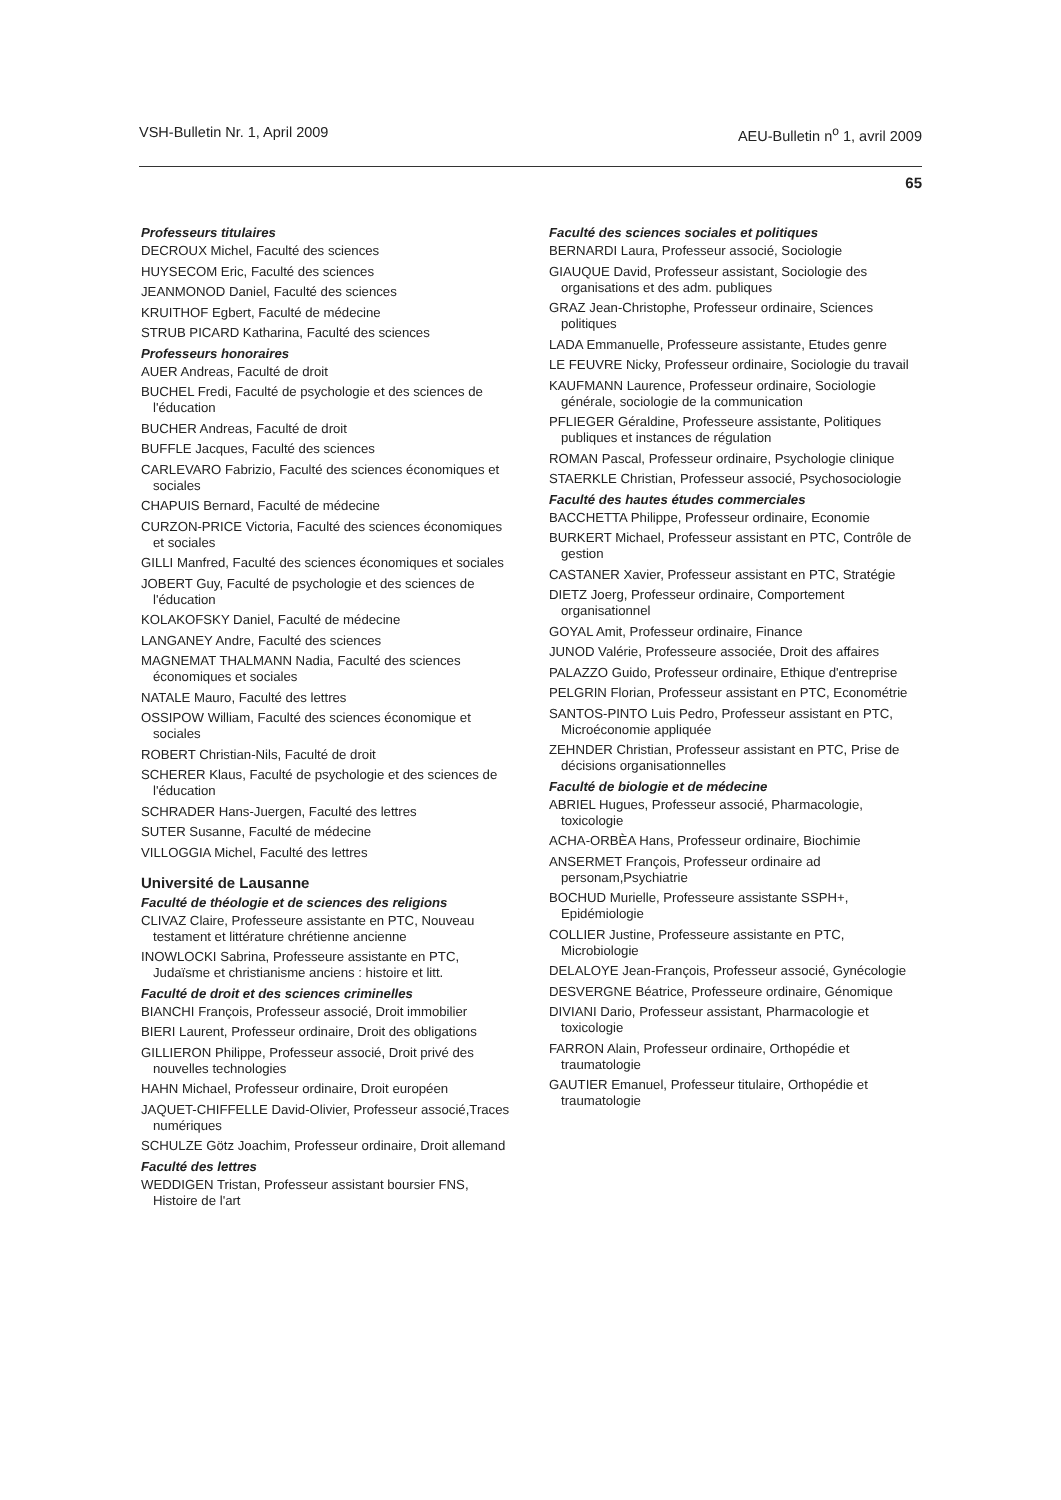VSH-Bulletin Nr. 1, April 2009 AEU-Bulletin n<sup>o</sup> 1, avril 2009
65
Professeurs titulaires
DECROUX Michel, Faculté des sciences
HUYSECOM Eric, Faculté des sciences
JEANMONOD Daniel, Faculté des sciences
KRUITHOF Egbert, Faculté de médecine
STRUB PICARD Katharina, Faculté des sciences
Professeurs honoraires
AUER Andreas, Faculté de droit
BUCHEL Fredi, Faculté de psychologie et des sciences de l'éducation
BUCHER Andreas, Faculté de droit
BUFFLE Jacques, Faculté des sciences
CARLEVARO Fabrizio, Faculté des sciences économiques et sociales
CHAPUIS Bernard, Faculté de médecine
CURZON-PRICE Victoria, Faculté des sciences économiques et sociales
GILLI Manfred, Faculté des sciences économiques et sociales
JOBERT Guy, Faculté de psychologie et des sciences de l'éducation
KOLAKOFSKY Daniel, Faculté de médecine
LANGANEY Andre, Faculté des sciences
MAGNEMAT THALMANN Nadia, Faculté des sciences économiques et sociales
NATALE Mauro, Faculté des lettres
OSSIPOW William, Faculté des sciences économique et sociales
ROBERT Christian-Nils, Faculté de droit
SCHERER Klaus, Faculté de psychologie et des sciences de l'éducation
SCHRADER Hans-Juergen, Faculté des lettres
SUTER Susanne, Faculté de médecine
VILLOGGIA Michel, Faculté des lettres
Université de Lausanne
Faculté de théologie et de sciences des religions
CLIVAZ Claire, Professeure assistante en PTC, Nouveau testament et littérature chrétienne ancienne
INOWLOCKI Sabrina, Professeure assistante en PTC, Judaïsme et christianisme anciens : histoire et litt.
Faculté de droit et des sciences criminelles
BIANCHI François, Professeur associé, Droit immobilier
BIERI Laurent, Professeur ordinaire, Droit des obligations
GILLIERON Philippe, Professeur associé, Droit privé des nouvelles technologies
HAHN Michael, Professeur ordinaire, Droit européen
JAQUET-CHIFFELLE David-Olivier, Professeur associé,Traces numériques
SCHULZE Götz Joachim, Professeur ordinaire, Droit allemand
Faculté des lettres
WEDDIGEN Tristan, Professeur assistant boursier FNS, Histoire de l'art
Faculté des sciences sociales et politiques
BERNARDI Laura, Professeur associé, Sociologie
GIAUQUE David, Professeur assistant, Sociologie des organisations et des adm. publiques
GRAZ Jean-Christophe, Professeur ordinaire, Sciences politiques
LADA Emmanuelle, Professeure assistante, Etudes genre
LE FEUVRE Nicky, Professeur ordinaire, Sociologie du travail
KAUFMANN Laurence, Professeur ordinaire, Sociologie générale, sociologie de la communication
PFLIEGER Géraldine, Professeure assistante, Politiques publiques et instances de régulation
ROMAN Pascal, Professeur ordinaire, Psychologie clinique
STAERKLE Christian, Professeur associé, Psychosociologie
Faculté des hautes études commerciales
BACCHETTA Philippe, Professeur ordinaire, Economie
BURKERT Michael, Professeur assistant en PTC, Contrôle de gestion
CASTANER Xavier, Professeur assistant en PTC, Stratégie
DIETZ Joerg, Professeur ordinaire, Comportement organisationnel
GOYAL Amit, Professeur ordinaire, Finance
JUNOD Valérie, Professeure associée, Droit des affaires
PALAZZO Guido, Professeur ordinaire, Ethique d'entreprise
PELGRIN Florian, Professeur assistant en PTC, Econométrie
SANTOS-PINTO Luis Pedro, Professeur assistant en PTC, Microéconomie appliquée
ZEHNDER Christian, Professeur assistant en PTC, Prise de décisions organisationnelles
Faculté de biologie et de médecine
ABRIEL Hugues, Professeur associé, Pharmacologie, toxicologie
ACHA-ORBÈA Hans, Professeur ordinaire, Biochimie
ANSERMET François, Professeur ordinaire ad personam,Psychiatrie
BOCHUD Murielle, Professeure assistante SSPH+, Epidémiologie
COLLIER Justine, Professeure assistante en PTC, Microbiologie
DELALOYE Jean-François, Professeur associé, Gynécologie
DESVERGNE Béatrice, Professeure ordinaire, Génomique
DIVIANI Dario, Professeur assistant, Pharmacologie et toxicologie
FARRON Alain, Professeur ordinaire, Orthopédie et traumatologie
GAUTIER Emanuel, Professeur titulaire, Orthopédie et traumatologie